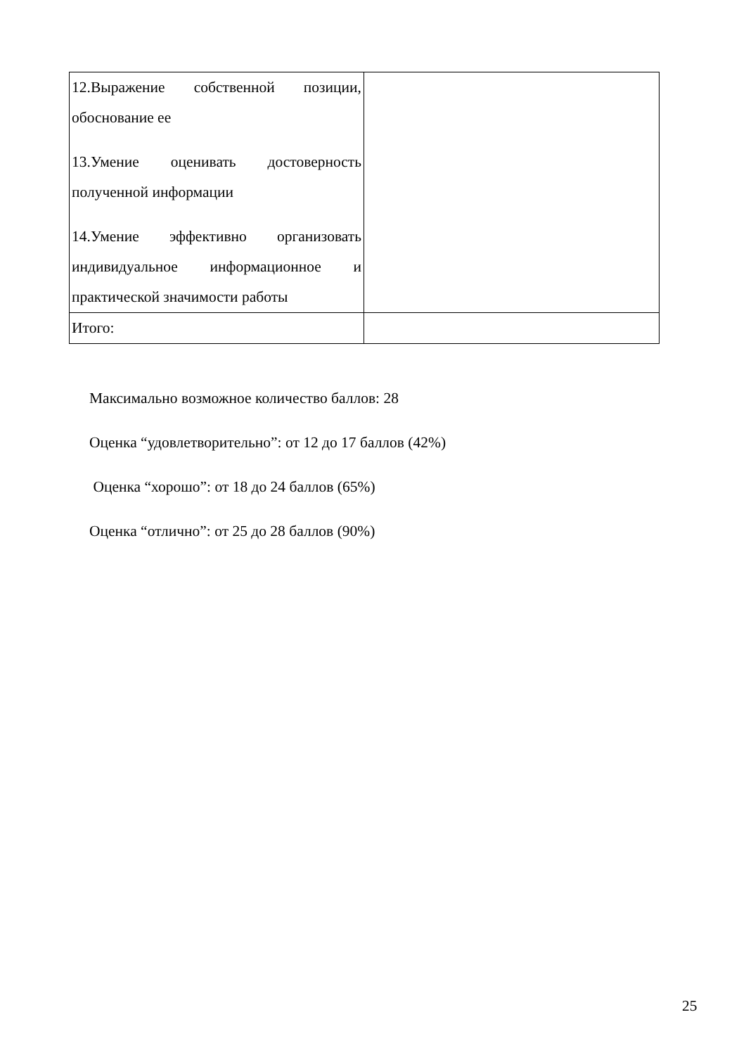| 12.Выражение собственной позиции, обоснование ее 13.Умение оценивать достоверность полученной информации 14.Умение эффективно организовать индивидуальное информационное и практической значимости работы | |
| Итого: | |
Максимально возможное количество баллов: 28
Оценка “удовлетворительно”: от 12 до 17 баллов (42%)
Оценка “хорошо”: от 18 до 24 баллов (65%)
Оценка “отлично”: от 25 до 28 баллов (90%)
25